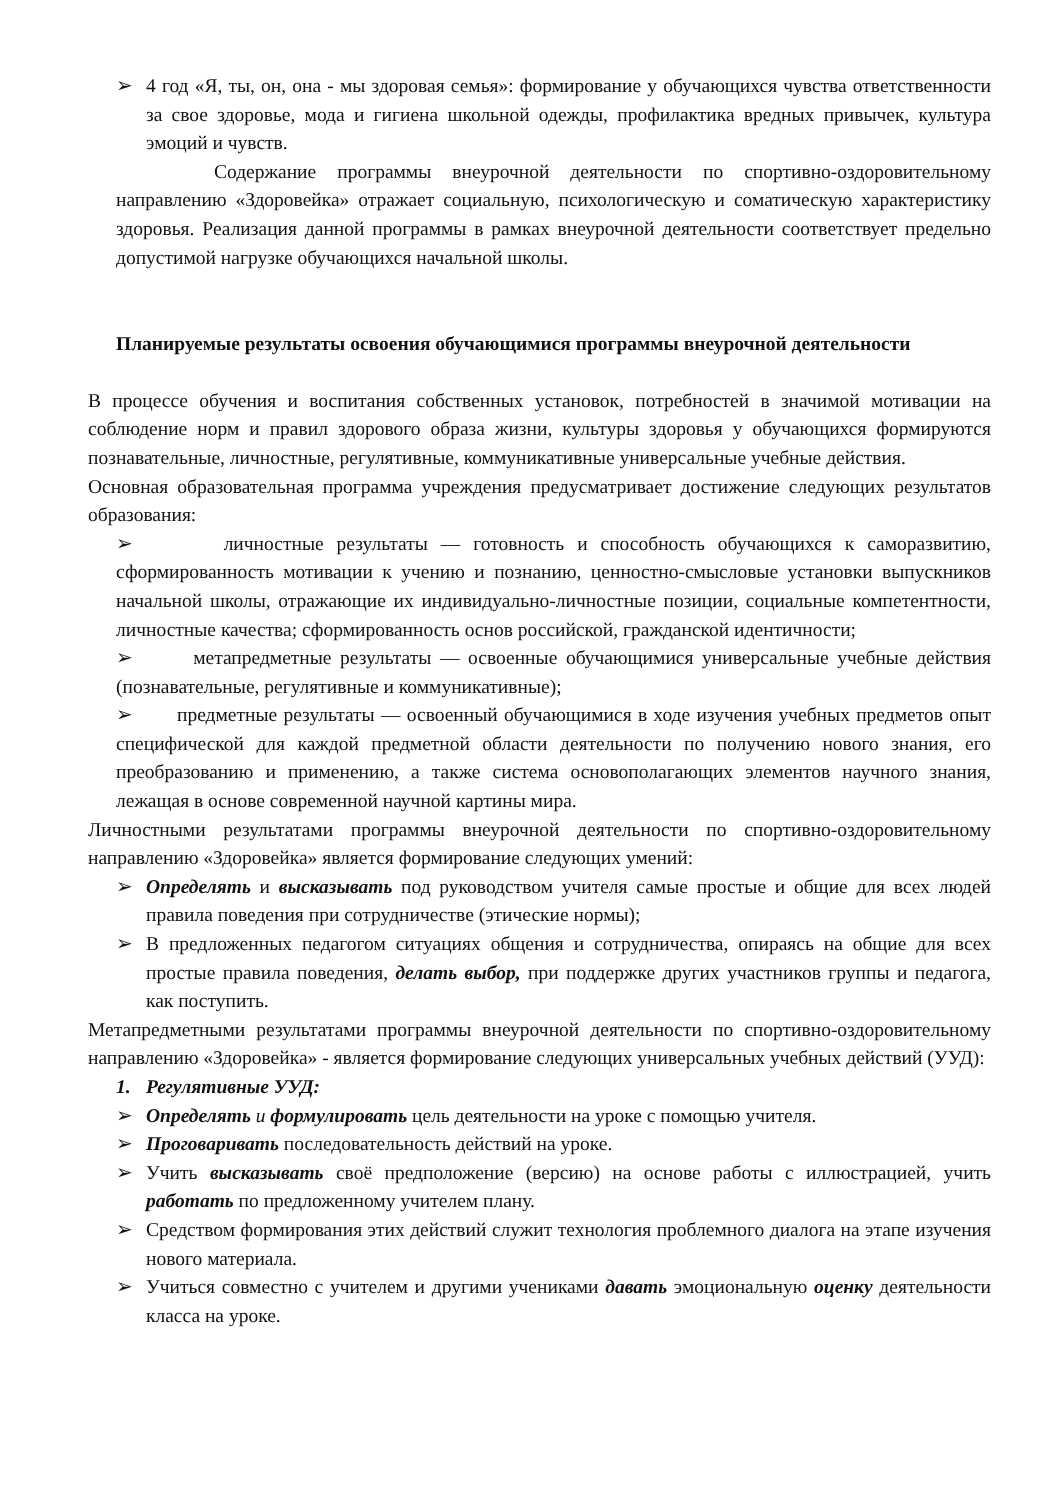➢ 4 год «Я, ты, он, она - мы здоровая семья»: формирование у обучающихся чувства ответственности за свое здоровье, мода и гигиена школьной одежды, профилактика вредных привычек, культура эмоций и чувств.
Содержание программы внеурочной деятельности по спортивно-оздоровительному направлению «Здоровейка» отражает социальную, психологическую и соматическую характеристику здоровья. Реализация данной программы в рамках внеурочной деятельности соответствует предельно допустимой нагрузке обучающихся начальной школы.
Планируемые результаты освоения обучающимися программы внеурочной деятельности
В процессе обучения и воспитания собственных установок, потребностей в значимой мотивации на соблюдение норм и правил здорового образа жизни, культуры здоровья у обучающихся формируются познавательные, личностные, регулятивные, коммуникативные универсальные учебные действия.
Основная образовательная программа учреждения предусматривает достижение следующих результатов образования:
➢ личностные результаты — готовность и способность обучающихся к саморазвитию, сформированность мотивации к учению и познанию, ценностно-смысловые установки выпускников начальной школы, отражающие их индивидуально-личностные позиции, социальные компетентности, личностные качества; сформированность основ российской, гражданской идентичности;
➢ метапредметные результаты — освоенные обучающимися универсальные учебные действия (познавательные, регулятивные и коммуникативные);
➢ предметные результаты — освоенный обучающимися в ходе изучения учебных предметов опыт специфической для каждой предметной области деятельности по получению нового знания, его преобразованию и применению, а также система основополагающих элементов научного знания, лежащая в основе современной научной картины мира.
Личностными результатами программы внеурочной деятельности по спортивно-оздоровительному направлению «Здоровейка» является формирование следующих умений:
➢ Определять и высказывать под руководством учителя самые простые и общие для всех людей правила поведения при сотрудничестве (этические нормы);
➢ В предложенных педагогом ситуациях общения и сотрудничества, опираясь на общие для всех простые правила поведения, делать выбор, при поддержке других участников группы и педагога, как поступить.
Метапредметными результатами программы внеурочной деятельности по спортивно-оздоровительному направлению «Здоровейка» - является формирование следующих универсальных учебных действий (УУД):
1. Регулятивные УУД:
➢ Определять и формулировать цель деятельности на уроке с помощью учителя.
➢ Проговаривать последовательность действий на уроке.
➢ Учить высказывать своё предположение (версию) на основе работы с иллюстрацией, учить работать по предложенному учителем плану.
➢ Средством формирования этих действий служит технология проблемного диалога на этапе изучения нового материала.
➢ Учиться совместно с учителем и другими учениками давать эмоциональную оценку деятельности класса на уроке.